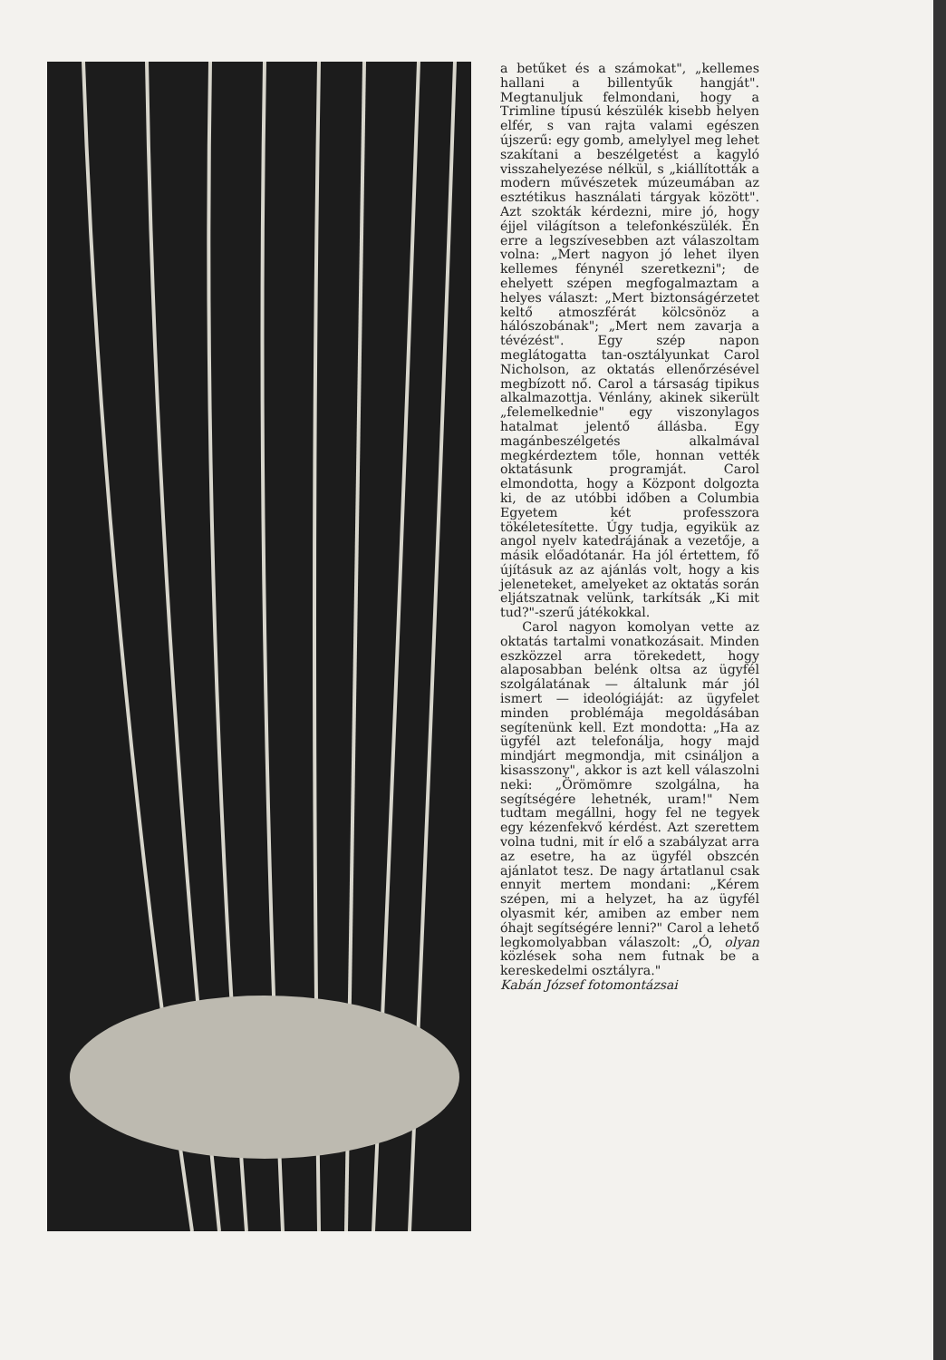a betűket és a számokat", „kellemes hallani a billentyűk hangját". Megtanuljuk felmondani, hogy a Trimline típusú készülék kisebb helyen elfér, s van rajta valami egészen újszerű: egy gomb, amelylyel meg lehet szakítani a beszélgetést a kagyló visszahelyezése nélkül, s „kiállították a modern művészetek múzeumában az esztétikus használati tárgyak között". Azt szokták kérdezni, mire jó, hogy éjjel világítson a telefonkészülék. Én erre a legszívesebben azt válaszoltam volna: „Mert nagyon jó lehet ilyen kellemes fénynél szeretkezni"; de ehelyett szépen megfogalmaztam a helyes választ: „Mert biztonságérzetet keltő atmoszférát kölcsönöz a hálószobának"; „Mert nem zavarja a tévézést". Egy szép napon meglátogatta tan-osztályunkat Carol Nicholson, az oktatás ellenőrzésével megbízott nő. Carol a társaság tipikus alkalmazottja. Vénlány, akinek sikerült „felemelkednie" egy viszonylagos hatalmat jelentő állásba. Egy magánbeszélgetés alkalmával megkérdeztem tőle, honnan vették oktatásunk programját. Carol elmondotta, hogy a Központ dolgozta ki, de az utóbbi időben a Columbia Egyetem két professzora tökéletesítette. Úgy tudja, egyikük az angol nyelv katedrájának a vezetője, a másik előadótanár. Ha jól értettem, fő újításuk az az ajánlás volt, hogy a kis jeleneteket, amelyeket az oktatás során eljátszatnak velünk, tarkítsák „Ki mit tud?"-szerű játékokkal.
Carol nagyon komolyan vette az oktatás tartalmi vonatkozásait. Minden eszközzel arra törekedett, hogy alaposabban belénk oltsa az ügyfél szolgálatának — általunk már jól ismert — ideológiáját: az ügyfelet minden problémája megoldásában segítenünk kell. Ezt mondotta: „Ha az ügyfél azt telefonálja, hogy majd mindjárt megmondja, mit csináljon a kisasszony", akkor is azt kell válaszolni neki: „Örömömre szolgálna, ha segítségére lehetnék, uram!" Nem tudtam megállni, hogy fel ne tegyek egy kézenfekvő kérdést. Azt szerettem volna tudni, mit ír elő a szabályzat arra az esetre, ha az ügyfél obszcén ajánlatot tesz. De nagy ártatlanul csak ennyit mertem mondani: „Kérem szépen, mi a helyzet, ha az ügyfél olyasmit kér, amiben az ember nem óhajt segítségére lenni?" Carol a lehető legkomolyabban válaszolt: „Ó, olyan közlések soha nem futnak be a kereskedelmi osztályra."
Kabán József fotomontázsai